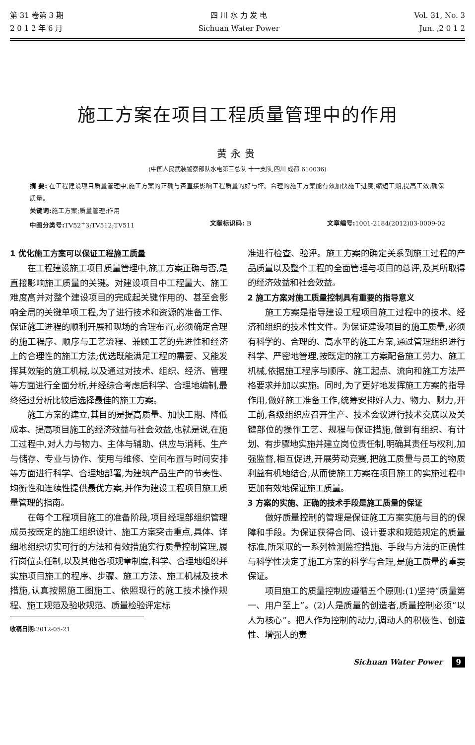第 31 卷第 3 期
2 0 1 2 年 6 月
四 川 水 力 发 电
Sichuan Water Power
Vol. 31, No. 3
Jun. ,2 0 1 2
施工方案在项目工程质量管理中的作用
黄永贵
(中国人民武装警察部队水电第三总队 十一支队,四川 成都 610036)
摘 要: 在工程建设项目质量管理中,施工方案的正确与否直接影响工程质量的好与坏。合理的施工方案能有效加快施工进度,缩短工期,提高工效,确保质量。
关键词: 施工方案;质量管理;作用
中图分类号: TV52<sup>+</sup>3;TV512;TV511 文献标识码: B 文章编号: 1001-2184(2012)03-0009-02
1 优化施工方案可以保证工程施工质量
在工程建设施工项目质量管理中,施工方案正确与否,是直接影响施工质量的关键。对建设项目中工程量大、施工难度高并对整个建设项目的完成起关键作用的、甚至会影响全局的关键单项工程,为了进行技术和资源的准备工作、保证施工进程的顺利开展和现场的合理布置,必须确定合理的施工程序、顺序与工艺流程、兼顾工艺的先进性和经济上的合理性的施工方法;优选既能满足工程的需要、又能发挥其效能的施工机械,以及通过对技术、组织、经济、管理等方面进行全面分析,并经综合考虑后科学、合理地编制,最终经过分析比较后选择最佳的施工方案。
施工方案的建立,其目的是提高质量、加快工期、降低成本、提高项目施工的经济效益与社会效益,也就是说,在施工过程中,对人力与物力、主体与辅助、供应与消耗、生产与储存、专业与协作、使用与维修、空间布置与时间安排等方面进行科学、合理地部署,为建筑产品生产的节奏性、均衡性和连续性提供最优方案,并作为建设工程项目施工质量管理的指南。
在每个工程项目施工的准备阶段,项目经理部组织管理成员按既定的施工组织设计、施工方案突击重点,具体、详细地组织切实可行的方法和有效措施实行质量控制管理,履行岗位责任制,以及其他各项规章制度,科学、合理地组织并实施项目施工的程序、步骤、施工方法、施工机械及技术措施,认真按照施工图施工、依照现行的施工技术操作规程、施工规范及验收规范、质量检验评定标
收稿日期: 2012-05-21
准进行检查、验评。施工方案的确定关系到施工过程的产品质量以及整个工程的全面管理与项目的总评,及其所取得的经济效益和社会效益。
2 施工方案对施工质量控制具有重要的指导意义
施工方案是指导建设工程项目施工过程中的技术、经济和组织的技术性文件。为保证建设项目的施工质量,必须有科学的、合理的、高水平的施工方案,通过管理组织进行科学、严密地管理,按既定的施工方案配备施工劳力、施工机械,依据施工程序与顺序、施工起点、流向和施工方法严格要求并加以实施。同时,为了更好地发挥施工方案的指导作用,做好施工准备工作,统筹安排好人力、物力、财力,开工前,各级组织应召开生产、技术会议进行技术交底以及关键部位的操作工艺、规程与保证措施,做到有组织、有计划、有步骤地实施并建立岗位责任制,明确其责任与权利,加强监督,相互促进,开展劳动竞赛,把施工质量与员工的物质利益有机地结合,从而使施工方案在项目施工的实施过程中更加有效地保证施工质量。
3 方案的实施、正确的技术手段是施工质量的保证
做好质量控制的管理是保证施工方案实施与目的的保障和手段。为保证获得合同、设计要求和规范规定的质量标准,所采取的一系列检测监控措施、手段与方法的正确性与科学性决定了施工方案的科学与合理,是施工质量的重要保证。
项目施工的质量控制应遵循五个原则:(1)坚持“质量第一、用户至上”。(2)人是质量的创造者,质量控制必须“以人为核心”。把人作为控制的动力,调动人的积极性、创造性、增强人的责
Sichuan Water Power 9